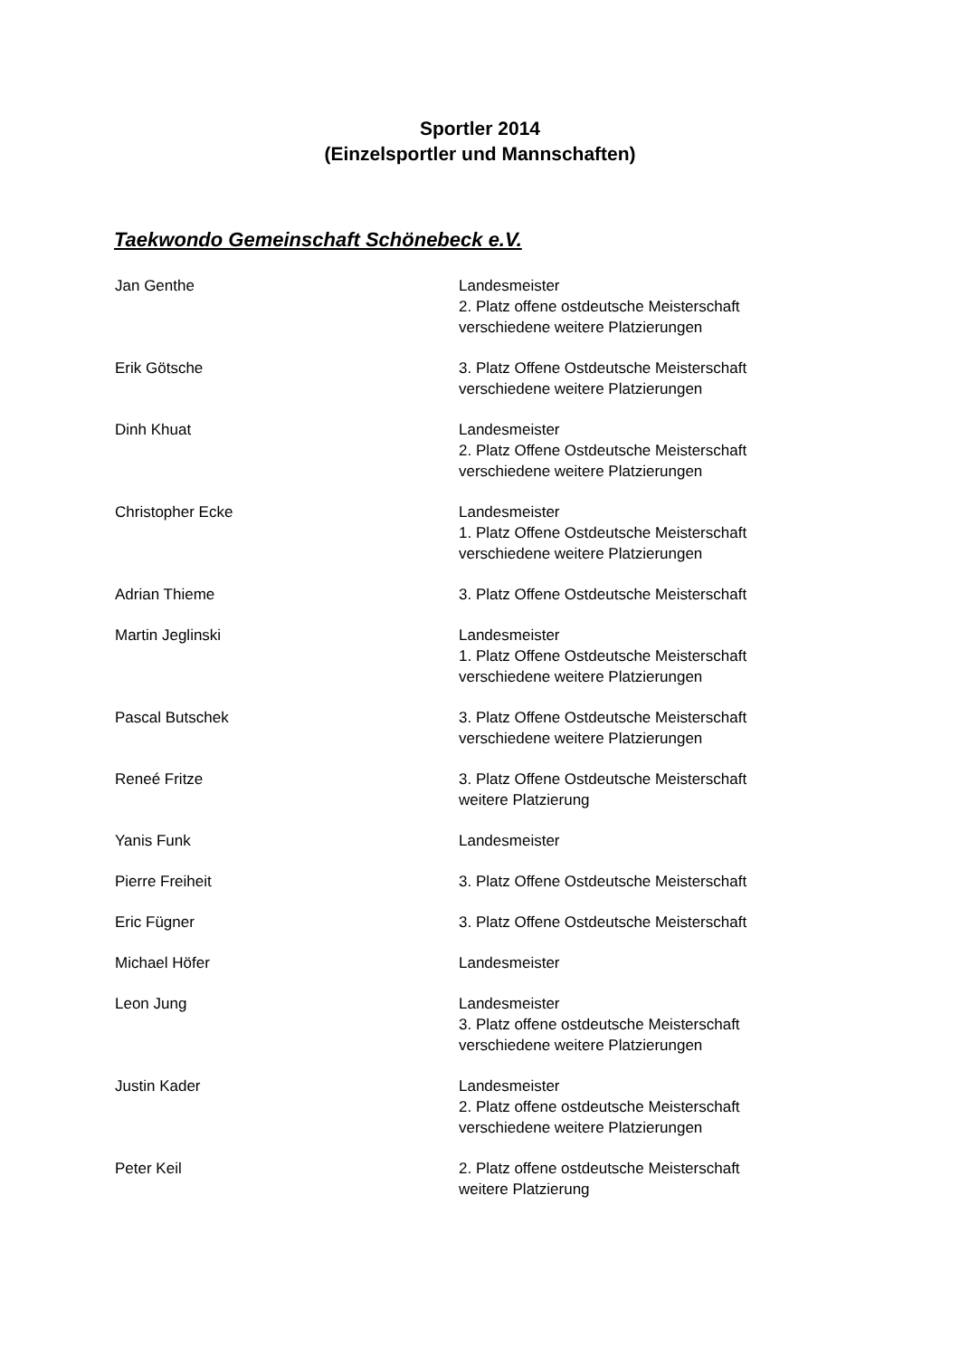Sportler 2014
(Einzelsportler und Mannschaften)
Taekwondo Gemeinschaft Schönebeck e.V.
Jan Genthe Landesmeister
2. Platz offene ostdeutsche Meisterschaft
verschiedene weitere Platzierungen
Erik Götsche 3. Platz Offene Ostdeutsche Meisterschaft
verschiedene weitere Platzierungen
Dinh Khuat Landesmeister
2. Platz Offene Ostdeutsche Meisterschaft
verschiedene weitere Platzierungen
Christopher Ecke Landesmeister
1. Platz Offene Ostdeutsche Meisterschaft
verschiedene weitere Platzierungen
Adrian Thieme 3. Platz Offene Ostdeutsche Meisterschaft
Martin Jeglinski Landesmeister
1. Platz Offene Ostdeutsche Meisterschaft
verschiedene weitere Platzierungen
Pascal Butschek 3. Platz Offene Ostdeutsche Meisterschaft
verschiedene weitere Platzierungen
Reneé Fritze 3. Platz Offene Ostdeutsche Meisterschaft
weitere Platzierung
Yanis Funk Landesmeister
Pierre Freiheit 3. Platz Offene Ostdeutsche Meisterschaft
Eric Fügner 3. Platz Offene Ostdeutsche Meisterschaft
Michael Höfer Landesmeister
Leon Jung Landesmeister
3. Platz offene ostdeutsche Meisterschaft
verschiedene weitere Platzierungen
Justin Kader Landesmeister
2. Platz offene ostdeutsche Meisterschaft
verschiedene weitere Platzierungen
Peter Keil 2. Platz offene ostdeutsche Meisterschaft
weitere Platzierung